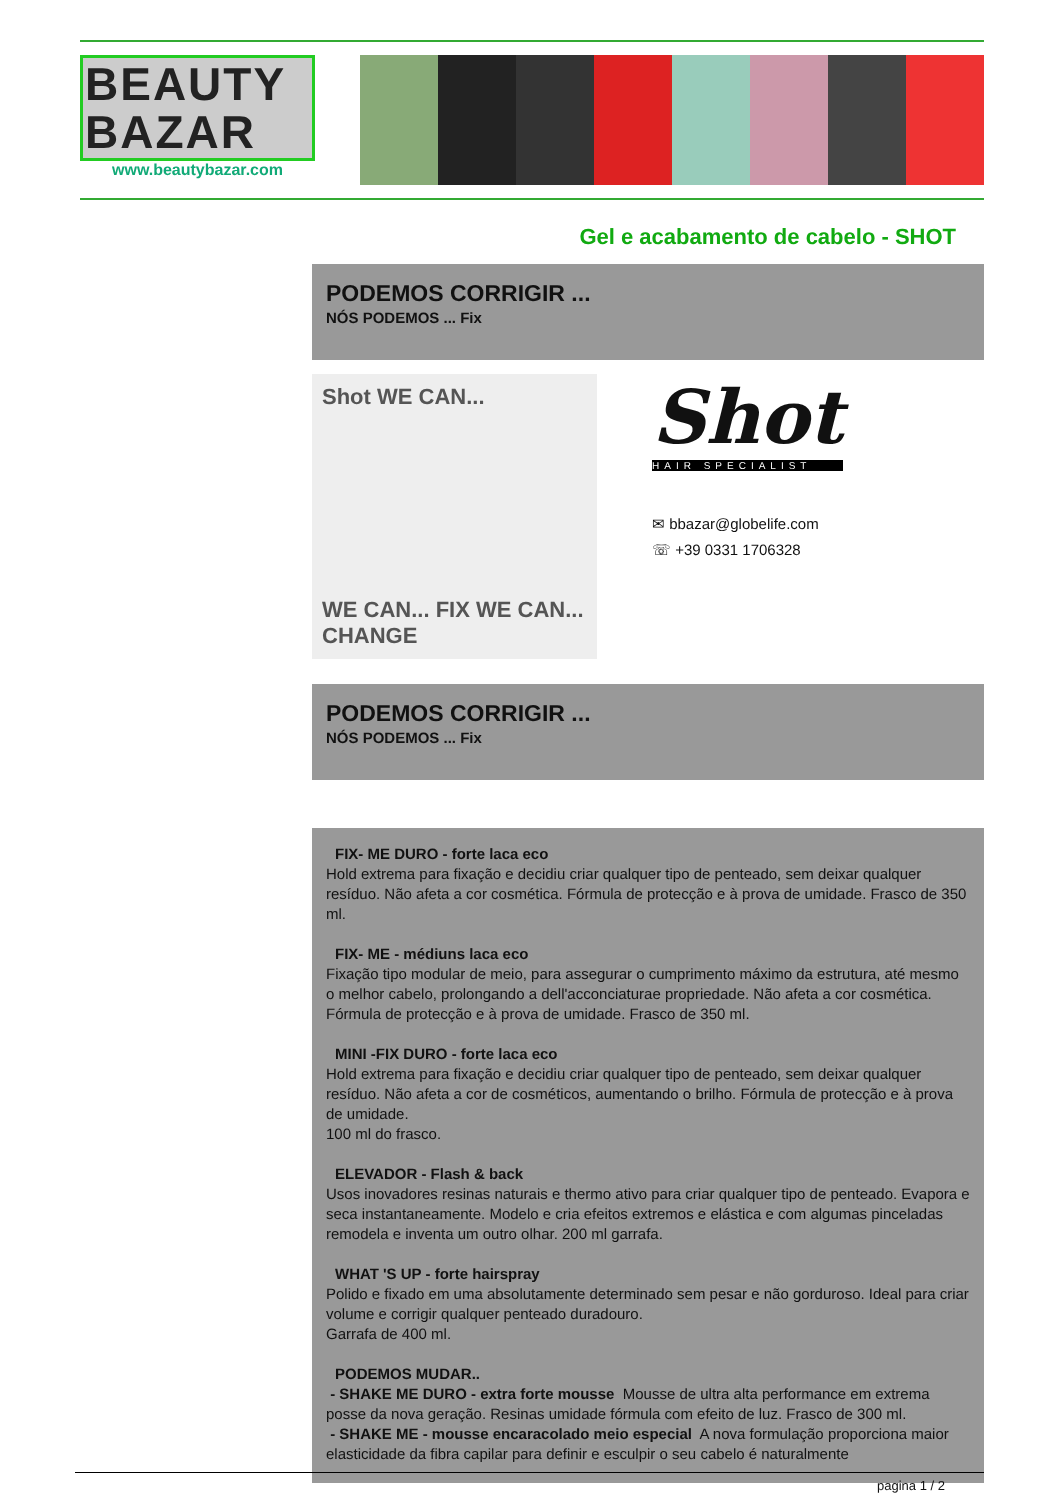BEAUTY
BAZAR
www.beautybazar.com
Gel e acabamento de cabelo - SHOT
PODEMOS CORRIGIR ...
NÓS PODEMOS ... Fix
Shot WE CAN...
WE CAN... FIX WE CAN... CHANGE
Shot
HAIR SPECIALIST
✉ bbazar@globelife.com
☏ +39 0331 1706328
PODEMOS CORRIGIR ...
NÓS PODEMOS ... Fix
FIX- ME DURO - forte laca eco
Hold extrema para fixação e decidiu criar qualquer tipo de penteado, sem deixar qualquer resíduo. Não afeta a cor cosmética. Fórmula de protecção e à prova de umidade. Frasco de 350 ml.
FIX- ME - médiuns laca eco
Fixação tipo modular de meio, para assegurar o cumprimento máximo da estrutura, até mesmo o melhor cabelo, prolongando a dell'acconciaturae propriedade. Não afeta a cor cosmética. Fórmula de protecção e à prova de umidade. Frasco de 350 ml.
MINI -FIX DURO - forte laca eco
Hold extrema para fixação e decidiu criar qualquer tipo de penteado, sem deixar qualquer resíduo. Não afeta a cor de cosméticos, aumentando o brilho. Fórmula de protecção e à prova de umidade.
100 ml do frasco.
ELEVADOR - Flash & back
Usos inovadores resinas naturais e thermo ativo para criar qualquer tipo de penteado. Evapora e seca instantaneamente. Modelo e cria efeitos extremos e elástica e com algumas pinceladas remodela e inventa um outro olhar. 200 ml garrafa.
WHAT 'S UP - forte hairspray
Polido e fixado em uma absolutamente determinado sem pesar e não gorduroso. Ideal para criar volume e corrigir qualquer penteado duradouro.
Garrafa de 400 ml.
PODEMOS MUDAR..
- SHAKE ME DURO - extra forte mousse Mousse de ultra alta performance em extrema posse da nova geração. Resinas umidade fórmula com efeito de luz. Frasco de 300 ml.
- SHAKE ME - mousse encaracolado meio especial A nova formulação proporciona maior elasticidade da fibra capilar para definir e esculpir o seu cabelo é naturalmente
pagina 1 / 2